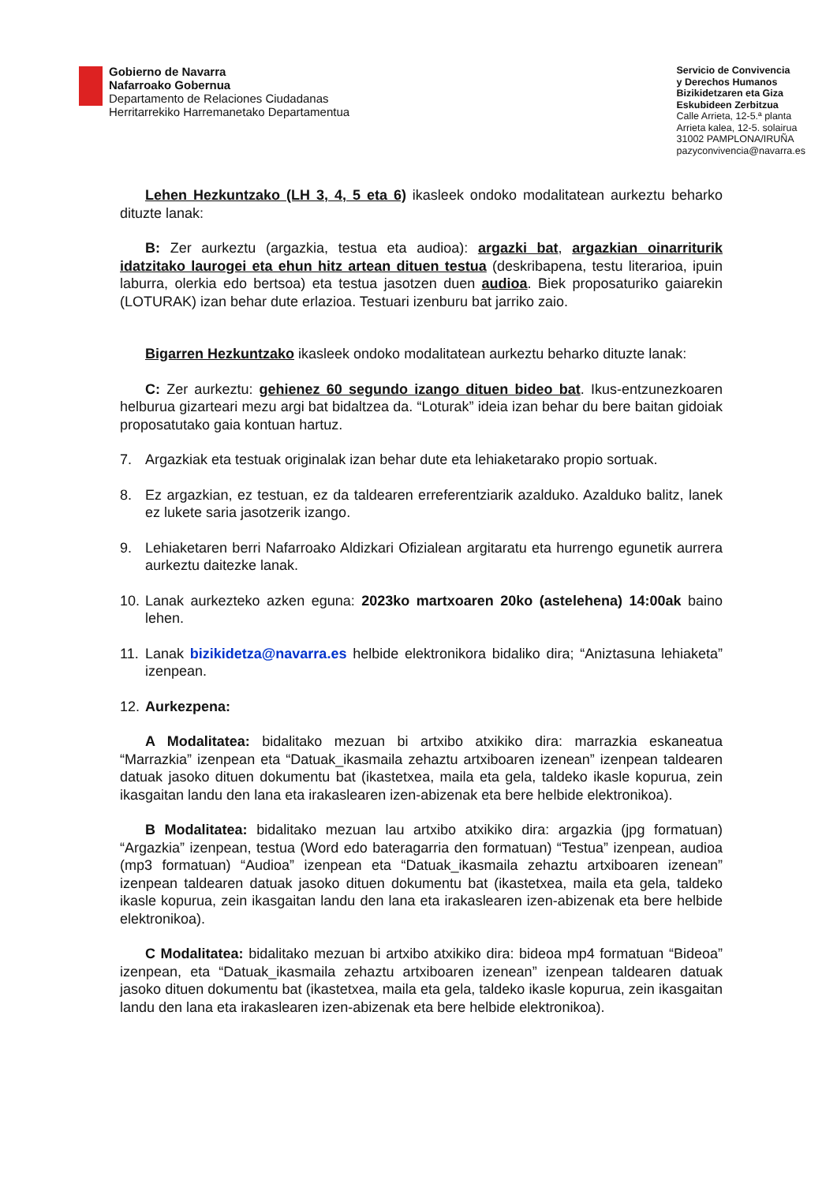Gobierno de Navarra
Nafarroako Gobernua
Departamento de Relaciones Ciudadanas
Herritarrekiko Harremanetako Departamentua
Servicio de Convivencia
y Derechos Humanos
Bizikidetzaren eta Giza
Eskubideen Zerbitzua
Calle Arrieta, 12-5.ª planta
Arrieta kalea, 12-5. solairua
31002 PAMPLONA/IRUÑA
pazyconvivencia@navarra.es
Lehen Hezkuntzako (LH 3, 4, 5 eta 6) ikasleek ondoko modalitatean aurkeztu beharko dituzte lanak:
B: Zer aurkeztu (argazkia, testua eta audioa): argazki bat, argazkian oinarriturik idatzitako laurogei eta ehun hitz artean dituen testua (deskribapena, testu literarioa, ipuin laburra, olerkia edo bertsoa) eta testua jasotzen duen audioa. Biek proposaturiko gaiarekin (LOTURAK) izan behar dute erlazioa. Testuari izenburu bat jarriko zaio.
Bigarren Hezkuntzako ikasleek ondoko modalitatean aurkeztu beharko dituzte lanak:
C: Zer aurkeztu: gehienez 60 segundo izango dituen bideo bat. Ikus-entzunezkoaren helburua gizarteari mezu argi bat bidaltzea da. “Loturak” ideia izan behar du bere baitan gidoiak proposatutako gaia kontuan hartuz.
7. Argazkiak eta testuak originalak izan behar dute eta lehiaketarako propio sortuak.
8. Ez argazkian, ez testuan, ez da taldearen erreferentziarik azalduko. Azalduko balitz, lanek ez lukete saria jasotzerik izango.
9. Lehiaketaren berri Nafarroako Aldizkari Ofizialean argitaratu eta hurrengo egunetik aurrera aurkeztu daitezke lanak.
10. Lanak aurkezteko azken eguna: 2023ko martxoaren 20ko (astelehena) 14:00ak baino lehen.
11. Lanak bizikidetza@navarra.es helbide elektronikora bidaliko dira; “Aniztasuna lehiaketa” izenpean.
12. Aurkezpena:
A Modalitatea: bidalitako mezuan bi artxibo atxikiko dira: marrazkia eskaneatua “Marrazkia” izenpean eta “Datuak_ikasmaila zehaztu artxiboaren izenean” izenpean taldearen datuak jasoko dituen dokumentu bat (ikastetxea, maila eta gela, taldeko ikasle kopurua, zein ikasgaitan landu den lana eta irakaslearen izen-abizenak eta bere helbide elektronikoa).
B Modalitatea: bidalitako mezuan lau artxibo atxikiko dira: argazkia (jpg formatuan) “Argazkia” izenpean, testua (Word edo bateragarria den formatuan) “Testua” izenpean, audioa (mp3 formatuan) “Audioa” izenpean eta “Datuak_ikasmaila zehaztu artxiboaren izenean” izenpean taldearen datuak jasoko dituen dokumentu bat (ikastetxea, maila eta gela, taldeko ikasle kopurua, zein ikasgaitan landu den lana eta irakaslearen izen-abizenak eta bere helbide elektronikoa).
C Modalitatea: bidalitako mezuan bi artxibo atxikiko dira: bideoa mp4 formatuan “Bideoa” izenpean, eta “Datuak_ikasmaila zehaztu artxiboaren izenean” izenpean taldearen datuak jasoko dituen dokumentu bat (ikastetxea, maila eta gela, taldeko ikasle kopurua, zein ikasgaitan landu den lana eta irakaslearen izen-abizenak eta bere helbide elektronikoa).